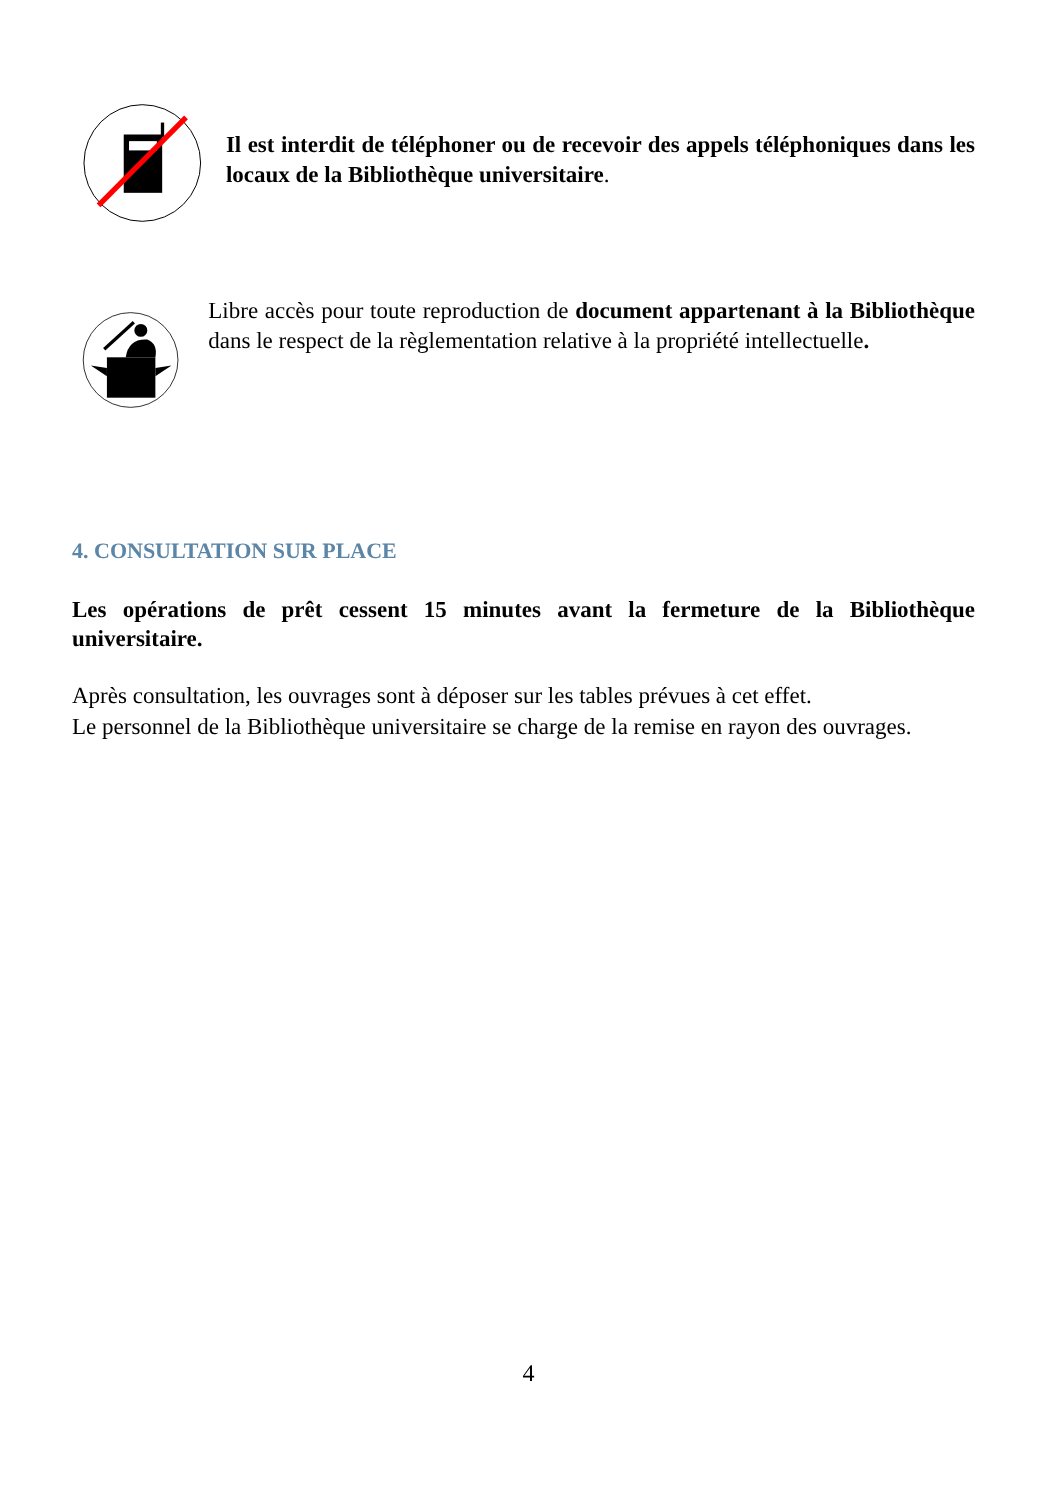Il est interdit de téléphoner ou de recevoir des appels téléphoniques dans les locaux de la Bibliothèque universitaire.
Libre accès pour toute reproduction de document appartenant à la Bibliothèque dans le respect de la règlementation relative à la propriété intellectuelle.
4. CONSULTATION SUR PLACE
Les opérations de prêt cessent 15 minutes avant la fermeture de la Bibliothèque universitaire.
Après consultation, les ouvrages sont à déposer sur les tables prévues à cet effet.
Le personnel de la Bibliothèque universitaire se charge de la remise en rayon des ouvrages.
4